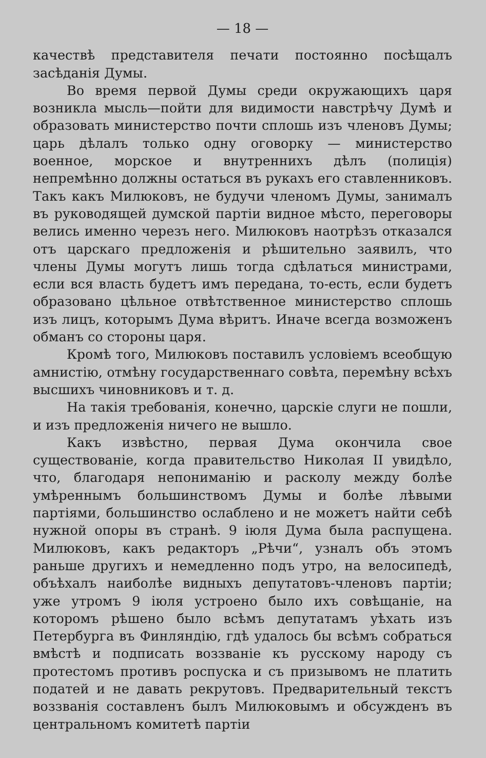— 18 —
качествѣ представителя печати постоянно посѣщалъ засѣданія Думы.
Во время первой Думы среди окружающихъ царя возникла мысль—пойти для видимости навстрѣчу Думѣ и образовать министерство почти сплошь изъ членовъ Думы; царь дѣлалъ только одну оговорку — министерство военное, морское и внутреннихъ дѣлъ (полиція) непремѣнно должны остаться въ рукахъ его ставленниковъ. Такъ какъ Милюковъ, не будучи членомъ Думы, занималъ въ руководящей думской партіи видное мѣсто, переговоры велись именно черезъ него. Милюковъ наотрѣзъ отказался отъ царскаго предложенія и рѣшительно заявилъ, что члены Думы могутъ лишь тогда сдѣлаться министрами, если вся власть будетъ имъ передана, то-есть, если будетъ образовано цѣльное отвѣтственное министерство сплошь изъ лицъ, которымъ Дума вѣритъ. Иначе всегда возможенъ обманъ со стороны царя.
Кромѣ того, Милюковъ поставилъ условіемъ всеобщую амнистію, отмѣну государственнаго совѣта, перемѣну всѣхъ высшихъ чиновниковъ и т. д.
На такія требованія, конечно, царскіе слуги не пошли, и изъ предложенія ничего не вышло.
Какъ извѣстно, первая Дума окончила свое существованіе, когда правительство Николая II увидѣло, что, благодаря непониманію и расколу между болѣе умѣреннымъ большинствомъ Думы и болѣе лѣвыми партіями, большинство ослаблено и не можетъ найти себѣ нужной опоры въ странѣ. 9 іюля Дума была распущена. Милюковъ, какъ редакторъ „Рѣчи“, узналъ объ этомъ раньше другихъ и немедленно подъ утро, на велосипедѣ, объѣхалъ наиболѣе видныхъ депутатовъ-членовъ партіи; уже утромъ 9 іюля устроено было ихъ совѣщаніе, на которомъ рѣшено было всѣмъ депутатамъ уѣхать изъ Петербурга въ Финляндію, гдѣ удалось бы всѣмъ собраться вмѣстѣ и подписать воззваніе къ русскому народу съ протестомъ противъ роспуска и съ призывомъ не платить податей и не давать рекрутовъ. Предварительный текстъ воззванія составленъ былъ Милюковымъ и обсужденъ въ центральномъ комитетѣ партіи